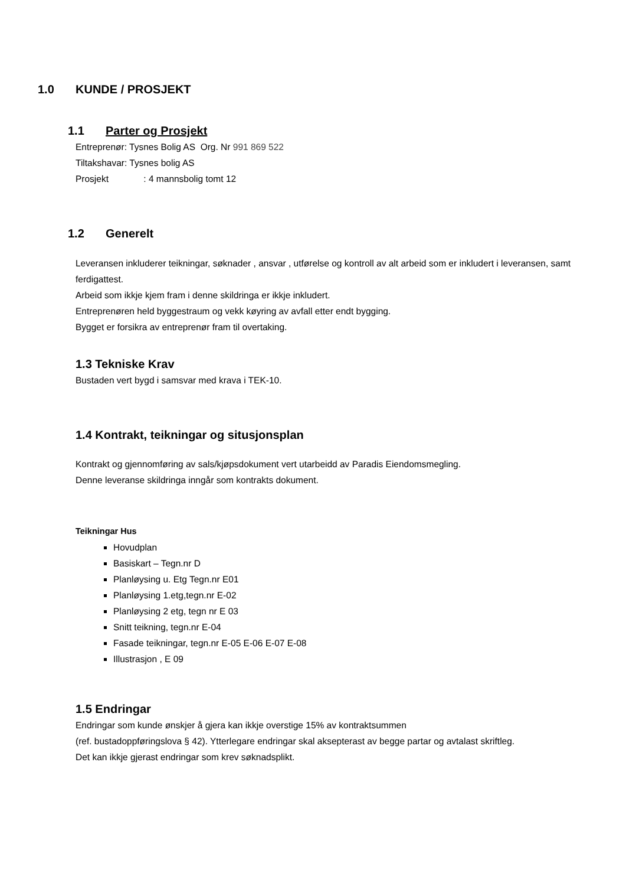1.0 KUNDE / PROSJEKT
1.1 Parter og Prosjekt
Entreprenør: Tysnes Bolig AS Org. Nr 991 869 522
Tiltakshavar: Tysnes bolig AS
Prosjekt : 4 mannsbolig tomt 12
1.2 Generelt
Leveransen inkluderer teikningar, søknader , ansvar , utførelse og kontroll av alt arbeid som er inkludert i leveransen, samt ferdigattest.
Arbeid som ikkje kjem fram i denne skildringa er ikkje inkludert.
Entreprenøren held byggestraum og vekk køyring av avfall etter endt bygging.
Bygget er forsikra av entreprenør fram til overtaking.
1.3 Tekniske Krav
Bustaden vert bygd i samsvar med krava i TEK-10.
1.4 Kontrakt, teikningar og situsjonsplan
Kontrakt og gjennomføring av sals/kjøpsdokument vert utarbeidd av Paradis Eiendomsmegling.
Denne leveranse skildringa inngår som kontrakts dokument.
Teikningar Hus
Hovudplan
Basiskart – Tegn.nr D
Planløysing u. Etg Tegn.nr E01
Planløysing 1.etg,tegn.nr E-02
Planløysing 2 etg, tegn nr E 03
Snitt teikning, tegn.nr E-04
Fasade teikningar, tegn.nr E-05 E-06 E-07 E-08
Illustrasjon , E 09
1.5 Endringar
Endringar som kunde ønskjer å gjera kan ikkje overstige 15% av kontraktsummen
(ref. bustadoppføringslova § 42). Ytterlegare endringar skal aksepterast av begge partar og avtalast skriftleg.
Det kan ikkje gjerast endringar som krev søknadsplikt.